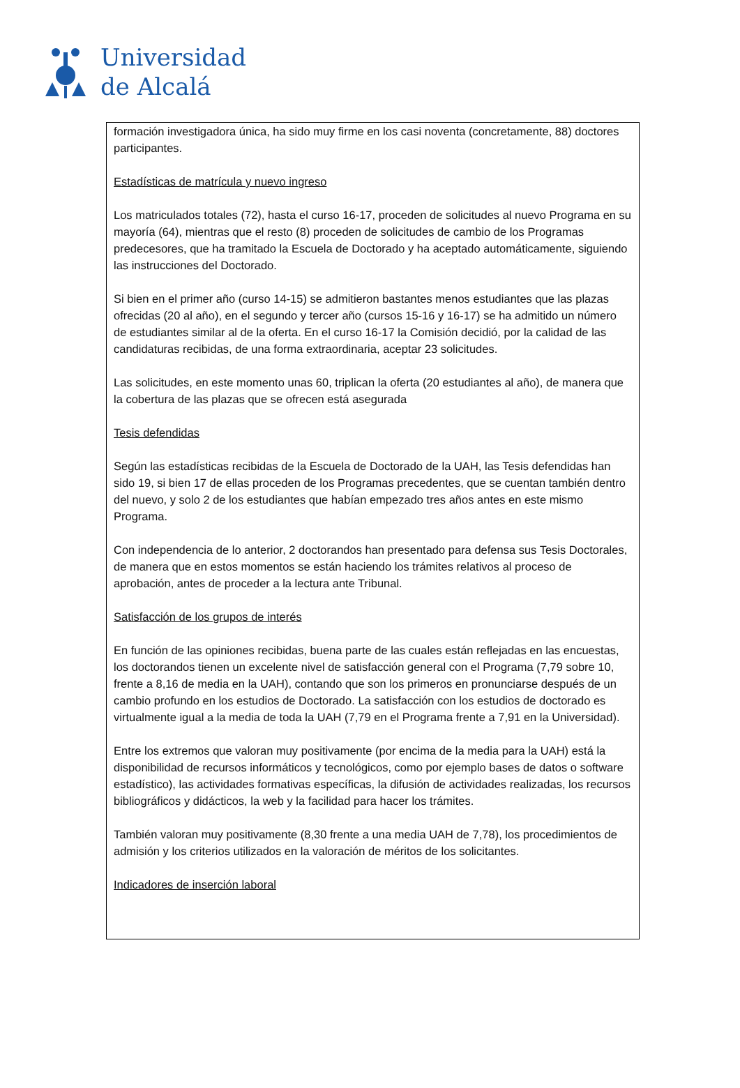Universidad
de Alcalá
formación investigadora única, ha sido muy firme en los casi noventa (concretamente, 88) doctores participantes.
Estadísticas de matrícula y nuevo ingreso
Los matriculados totales (72), hasta el curso 16-17, proceden de solicitudes al nuevo Programa en su mayoría (64), mientras que el resto (8) proceden de solicitudes de cambio de los Programas predecesores, que ha tramitado la Escuela de Doctorado y ha aceptado automáticamente, siguiendo las instrucciones del Doctorado.
Si bien en el primer año (curso 14-15) se admitieron bastantes menos estudiantes que las plazas ofrecidas (20 al año), en el segundo y tercer año (cursos 15-16 y 16-17) se ha admitido un número de estudiantes similar al de la oferta. En el curso 16-17 la Comisión decidió, por la calidad de las candidaturas recibidas, de una forma extraordinaria, aceptar 23 solicitudes.
Las solicitudes, en este momento unas 60, triplican la oferta (20 estudiantes al año), de manera que la cobertura de las plazas que se ofrecen está asegurada
Tesis defendidas
Según las estadísticas recibidas de la Escuela de Doctorado de la UAH, las Tesis defendidas han sido 19, si bien 17 de ellas proceden de los Programas precedentes, que se cuentan también dentro del nuevo, y solo 2 de los estudiantes que habían empezado tres años antes en este mismo Programa.
Con independencia de lo anterior, 2 doctorandos han presentado para defensa sus Tesis Doctorales, de manera que en estos momentos se están haciendo los trámites relativos al proceso de aprobación, antes de proceder a la lectura ante Tribunal.
Satisfacción de los grupos de interés
En función de las opiniones recibidas, buena parte de las cuales están reflejadas en las encuestas, los doctorandos tienen un excelente nivel de satisfacción general con el Programa (7,79 sobre 10, frente a 8,16 de media en la UAH), contando que son los primeros en pronunciarse después de un cambio profundo en los estudios de Doctorado. La satisfacción con los estudios de doctorado es virtualmente igual a la media de toda la UAH (7,79 en el Programa frente a 7,91 en la Universidad).
Entre los extremos que valoran muy positivamente (por encima de la media para la UAH) está la disponibilidad de recursos informáticos y tecnológicos, como por ejemplo bases de datos o software estadístico), las actividades formativas específicas, la difusión de actividades realizadas, los recursos bibliográficos y didácticos, la web y la facilidad para hacer los trámites.
También valoran muy positivamente (8,30 frente a una media UAH de 7,78), los procedimientos de admisión y los criterios utilizados en la valoración de méritos de los solicitantes.
Indicadores de inserción laboral